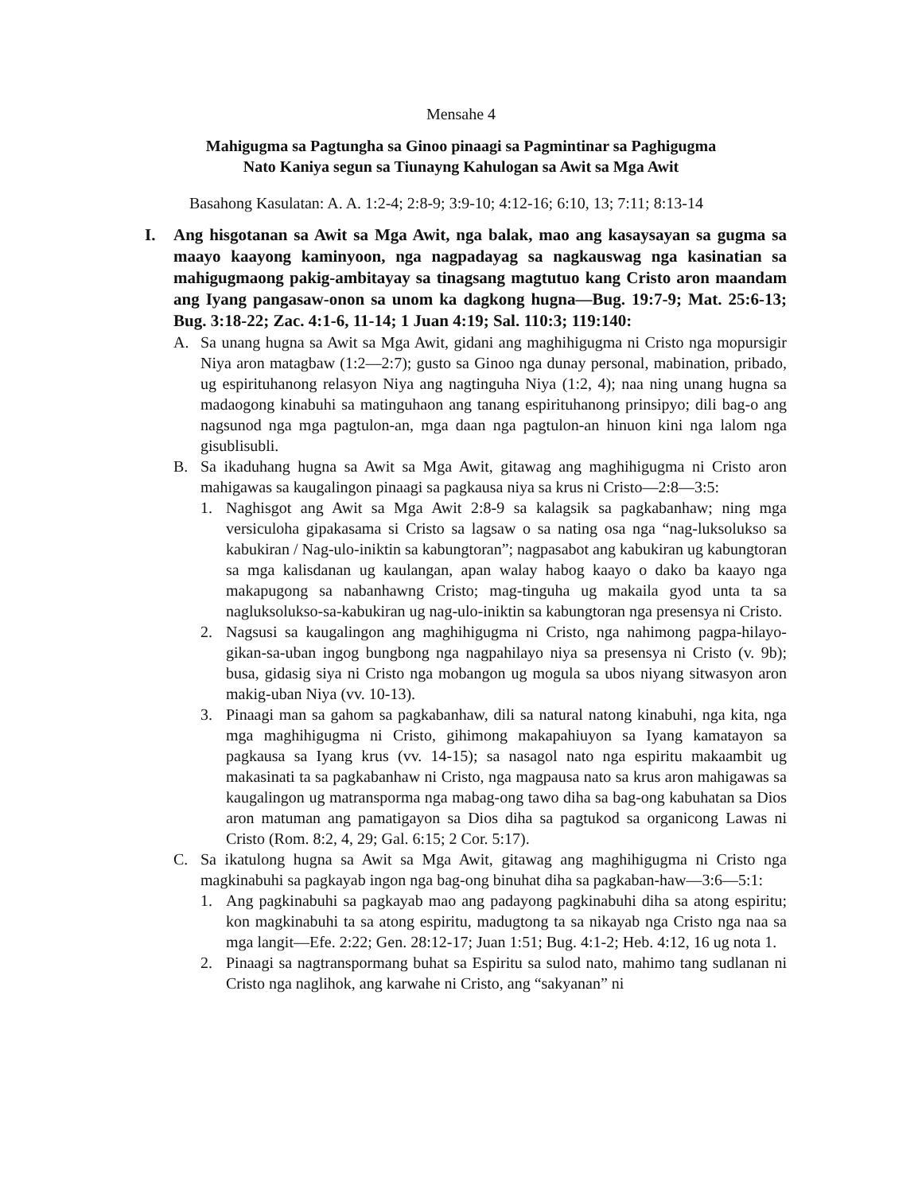Mensahe 4
Mahigugma sa Pagtungha sa Ginoo pinaagi sa Pagmintinar sa Paghigugma
Nato Kaniya segun sa Tiunayng Kahulogan sa Awit sa Mga Awit
Basahong Kasulatan: A. A. 1:2-4; 2:8-9; 3:9-10; 4:12-16; 6:10, 13; 7:11; 8:13-14
I. Ang hisgotanan sa Awit sa Mga Awit, nga balak, mao ang kasaysayan sa gugma sa maayo kaayong kaminyoon, nga nagpadayag sa nagkauswag nga kasinatian sa mahigugmaong pakig-ambitayay sa tinagsang magtutuo kang Cristo aron maandam ang Iyang pangasaw-onon sa unom ka dagkong hugna—Bug. 19:7-9; Mat. 25:6-13; Bug. 3:18-22; Zac. 4:1-6, 11-14; 1 Juan 4:19; Sal. 110:3; 119:140:
A. Sa unang hugna sa Awit sa Mga Awit, gidani ang maghihigugma ni Cristo nga mopursigir Niya aron matagbaw (1:2—2:7); gusto sa Ginoo nga dunay personal, mabination, pribado, ug espirituhanong relasyon Niya ang nagtinguha Niya (1:2, 4); naa ning unang hugna sa madaogong kinabuhi sa matinguhaon ang tanang espirituhanong prinsipyo; dili bag-o ang nagsunod nga mga pagtulon-an, mga daan nga pagtulon-an hinuon kini nga lalom nga gisublisubli.
B. Sa ikaduhang hugna sa Awit sa Mga Awit, gitawag ang maghihigugma ni Cristo aron mahigawas sa kaugalingon pinaagi sa pagkausa niya sa krus ni Cristo—2:8—3:5:
1. Naghisgot ang Awit sa Mga Awit 2:8-9 sa kalagsik sa pagkabanhaw; ning mga versiculoha gipakasama si Cristo sa lagsaw o sa nating osa nga “nag-luksolukso sa kabukiran / Nag-ulo-iniktin sa kabungtoran”; nagpasabot ang kabukiran ug kabungtoran sa mga kalisdanan ug kaulangan, apan walay habog kaayo o dako ba kaayo nga makapugong sa nabanhawng Cristo; mag-tinguha ug makaila gyod unta ta sa nagluksolukso-sa-kabukiran ug nag-ulo-iniktin sa kabungtoran nga presensya ni Cristo.
2. Nagsusi sa kaugalingon ang maghihigugma ni Cristo, nga nahimong pagpa-hilayo-gikan-sa-uban ingog bungbong nga nagpahilayo niya sa presensya ni Cristo (v. 9b); busa, gidasig siya ni Cristo nga mobangon ug mogula sa ubos niyang sitwasyon aron makig-uban Niya (vv. 10-13).
3. Pinaagi man sa gahom sa pagkabanhaw, dili sa natural natong kinabuhi, nga kita, nga mga maghihigugma ni Cristo, gihimong makapahiuyon sa Iyang kamatayon sa pagkausa sa Iyang krus (vv. 14-15); sa nasagol nato nga espiritu makaambit ug makasinati ta sa pagkabanhaw ni Cristo, nga magpausa nato sa krus aron mahigawas sa kaugalingon ug matransporma nga mabag-ong tawo diha sa bag-ong kabuhatan sa Dios aron matuman ang pamatigayon sa Dios diha sa pagtukod sa organicong Lawas ni Cristo (Rom. 8:2, 4, 29; Gal. 6:15; 2 Cor. 5:17).
C. Sa ikatulong hugna sa Awit sa Mga Awit, gitawag ang maghihigugma ni Cristo nga magkinabuhi sa pagkayab ingon nga bag-ong binuhat diha sa pagkaban-haw—3:6—5:1:
1. Ang pagkinabuhi sa pagkayab mao ang padayong pagkinabuhi diha sa atong espiritu; kon magkinabuhi ta sa atong espiritu, madugtong ta sa nikayab nga Cristo nga naa sa mga langit—Efe. 2:22; Gen. 28:12-17; Juan 1:51; Bug. 4:1-2; Heb. 4:12, 16 ug nota 1.
2. Pinaagi sa nagtranspormang buhat sa Espiritu sa sulod nato, mahimo tang sudlanan ni Cristo nga naglihok, ang karwahe ni Cristo, ang “sakyanan” ni